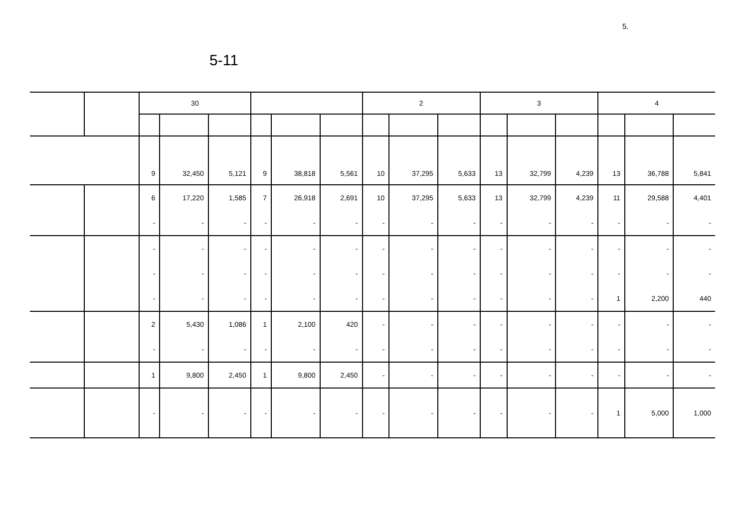5.
5-11
| | | 30 | | | | | | 2 | | | 3 | | | 4 | | |
| --- | --- | --- | --- | --- | --- | --- | --- | --- | --- | --- | --- | --- | --- | --- | --- | --- |
| | | 9 | 32,450 | 5,121 | 9 | 38,818 | 5,561 | 10 | 37,295 | 5,633 | 13 | 32,799 | 4,239 | 13 | 36,788 | 5,841 |
| | | 6 | 17,220 | 1,585 | 7 | 26,918 | 2,691 | 10 | 37,295 | 5,633 | 13 | 32,799 | 4,239 | 11 | 29,588 | 4,401 |
| | | - | - | - | - | - | - | - | - | - | - | - | - | - | - | - |
| | | - | - | - | - | - | - | - | - | - | - | - | - | - | - | - |
| | | - | - | - | - | - | - | - | - | - | - | - | - | - | - | - |
| | | - | - | - | - | - | - | - | - | - | - | - | - | 1 | 2,200 | 440 |
| | | 2 | 5,430 | 1,086 | 1 | 2,100 | 420 | - | - | - | - | - | - | - | - | - |
| | | - | - | - | - | - | - | - | - | - | - | - | - | - | - | - |
| | | 1 | 9,800 | 2,450 | 1 | 9,800 | 2,450 | - | - | - | - | - | - | - | - | - |
| | | - | - | - | - | - | - | - | - | - | - | - | - | 1 | 5,000 | 1,000 |